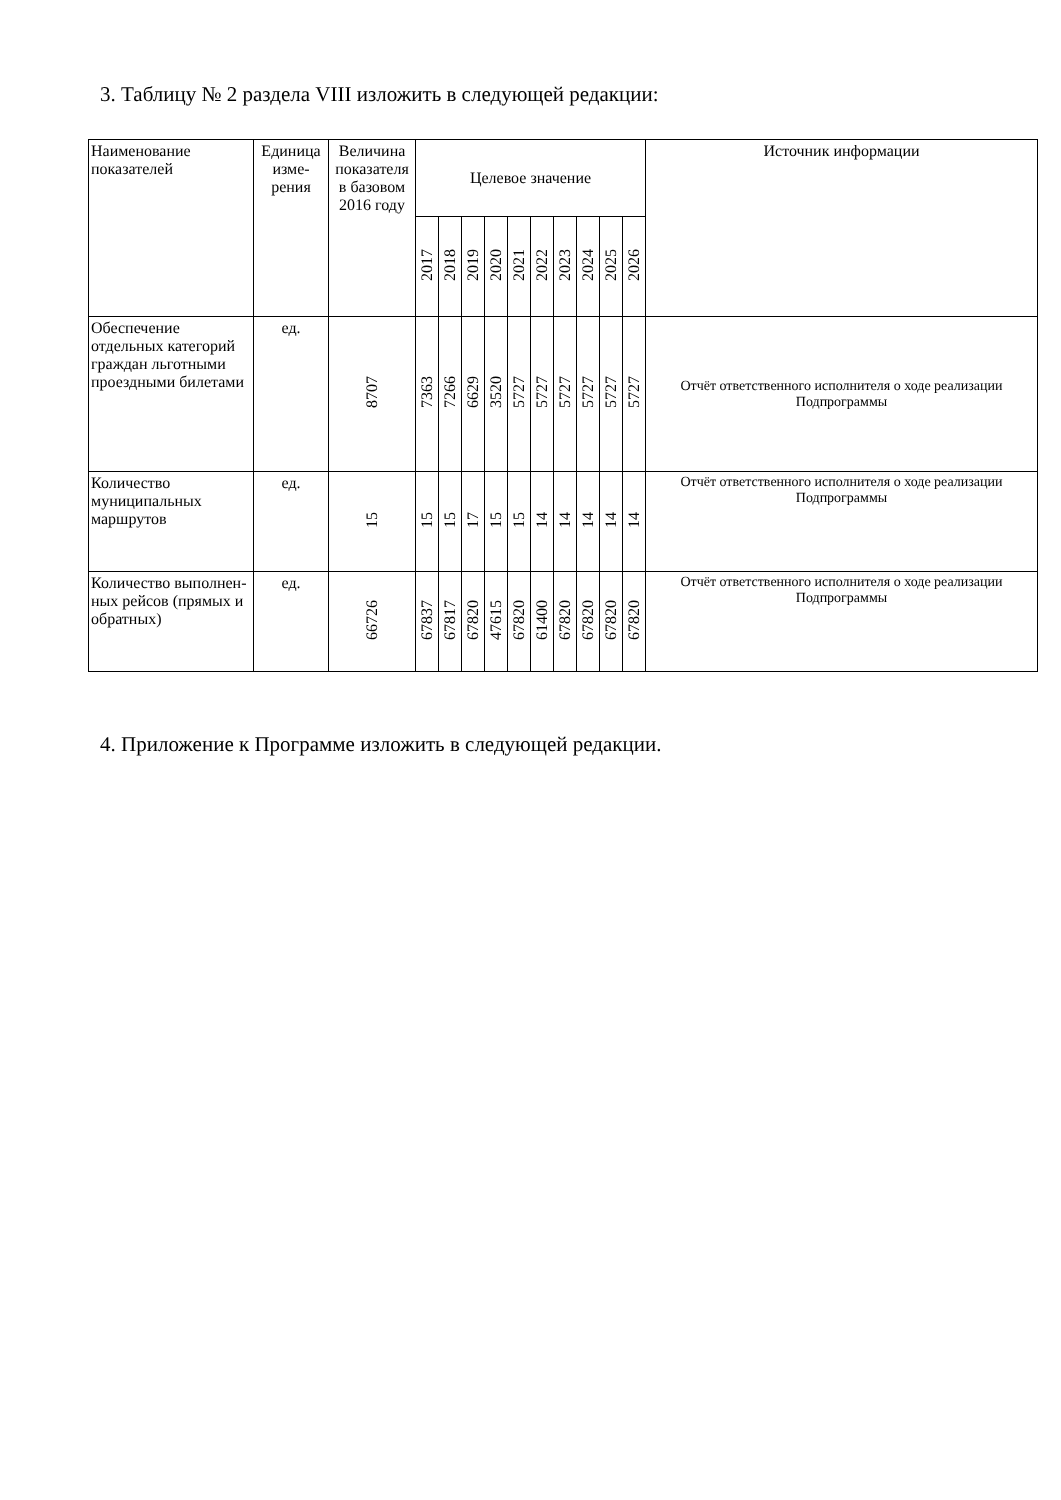3. Таблицу № 2 раздела VIII изложить в следующей редакции:
| Наименование показателей | Единица изме-рения | Величина показателя в базовом 2016 году | Целевое значение | | | | | | | | | | Источник информации |
| --- | --- | --- | --- | --- | --- | --- | --- | --- | --- | --- | --- | --- | --- |
| | | | 2017 | 2018 | 2019 | 2020 | 2021 | 2022 | 2023 | 2024 | 2025 | 2026 | |
| Обеспечение отдельных категорий граждан льготными проездными билетами | ед. | 8707 | 7363 | 7266 | 6629 | 3520 | 5727 | 5727 | 5727 | 5727 | 5727 | 5727 | Отчёт ответственного исполнителя о ходе реализации Подпрограммы |
| Количество муниципальных маршрутов | ед. | 15 | 15 | 15 | 17 | 15 | 15 | 14 | 14 | 14 | 14 | 14 | Отчёт ответственного исполнителя о ходе реализации Подпрограммы |
| Количество выполнен-ных рейсов (прямых и обратных) | ед. | 66726 | 67837 | 67817 | 67820 | 47615 | 67820 | 61400 | 67820 | 67820 | 67820 | 67820 | Отчёт ответственного исполнителя о ходе реализации Подпрограммы |
4. Приложение к Программе изложить в следующей редакции.